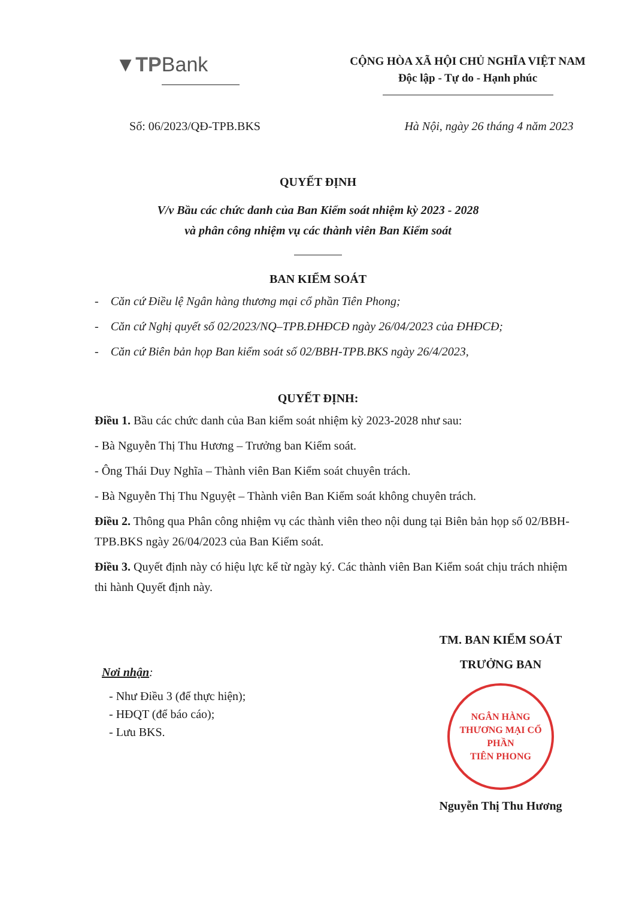▼TPBank
CỘNG HÒA XÃ HỘI CHỦ NGHĨA VIỆT NAM
Độc lập - Tự do - Hạnh phúc
Số: 06/2023/QĐ-TPB.BKS Hà Nội, ngày 26 tháng 4 năm 2023
QUYẾT ĐỊNH
V/v Bầu các chức danh của Ban Kiểm soát nhiệm kỳ 2023 - 2028
và phân công nhiệm vụ các thành viên Ban Kiểm soát
BAN KIỂM SOÁT
- Căn cứ Điều lệ Ngân hàng thương mại cổ phần Tiên Phong;
- Căn cứ Nghị quyết số 02/2023/NQ–TPB.ĐHĐCĐ ngày 26/04/2023 của ĐHĐCĐ;
- Căn cứ Biên bản họp Ban kiểm soát số 02/BBH-TPB.BKS ngày 26/4/2023,
QUYẾT ĐỊNH:
Điều 1. Bầu các chức danh của Ban kiểm soát nhiệm kỳ 2023-2028 như sau:
- Bà Nguyễn Thị Thu Hương – Trưởng ban Kiểm soát.
- Ông Thái Duy Nghĩa – Thành viên Ban Kiểm soát chuyên trách.
- Bà Nguyễn Thị Thu Nguyệt – Thành viên Ban Kiểm soát không chuyên trách.
Điều 2. Thông qua Phân công nhiệm vụ các thành viên theo nội dung tại Biên bản họp số 02/BBH-TPB.BKS ngày 26/04/2023 của Ban Kiểm soát.
Điều 3. Quyết định này có hiệu lực kể từ ngày ký. Các thành viên Ban Kiểm soát chịu trách nhiệm thi hành Quyết định này.
Nơi nhận:
- Như Điều 3 (để thực hiện);
- HĐQT (để báo cáo);
- Lưu BKS.
TM. BAN KIỂM SOÁT
TRƯỞNG BAN
NGÂN HÀNG
THƯƠNG MẠI CỔ PHẦN
TIÊN PHONG
Nguyễn Thị Thu Hương